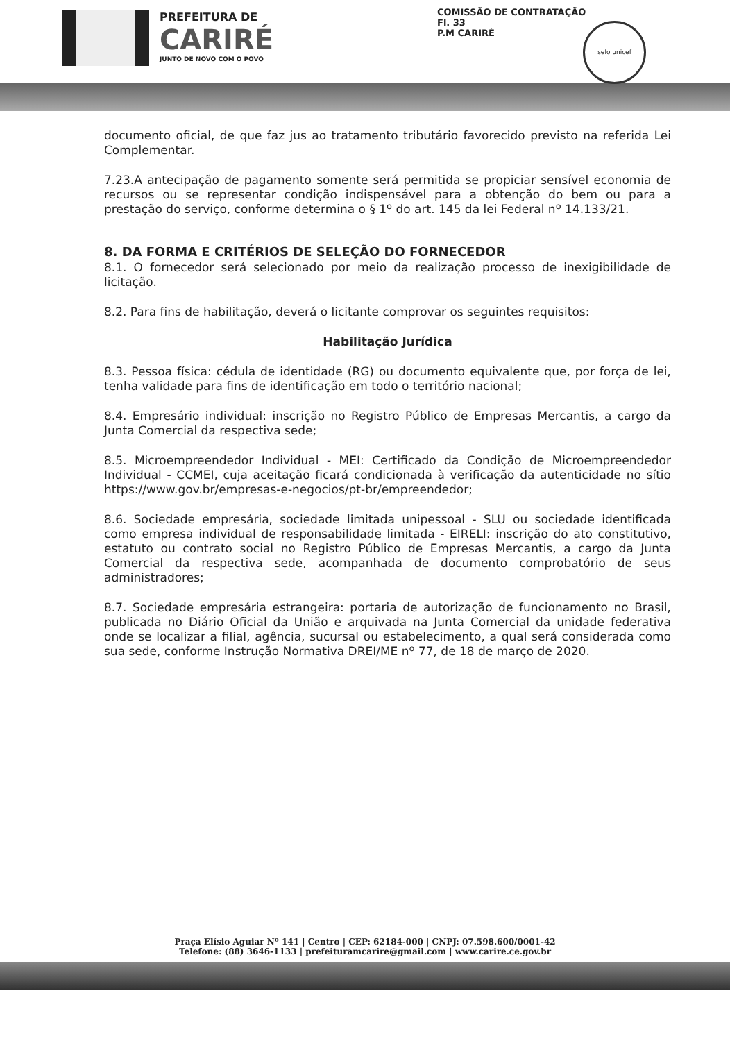PREFEITURA DE
CARIRÉ
JUNTO DE NOVO COM O POVO
COMISSÃO DE CONTRATAÇÃO
Fl. 33
P.M CARIRÉ
selo unicef
documento oficial, de que faz jus ao tratamento tributário favorecido previsto na referida Lei Complementar.
7.23.A antecipação de pagamento somente será permitida se propiciar sensível economia de recursos ou se representar condição indispensável para a obtenção do bem ou para a prestação do serviço, conforme determina o § 1º do art. 145 da lei Federal nº 14.133/21.
8. DA FORMA E CRITÉRIOS DE SELEÇÃO DO FORNECEDOR
8.1. O fornecedor será selecionado por meio da realização processo de inexigibilidade de licitação.
8.2. Para fins de habilitação, deverá o licitante comprovar os seguintes requisitos:
Habilitação Jurídica
8.3. Pessoa física: cédula de identidade (RG) ou documento equivalente que, por força de lei, tenha validade para fins de identificação em todo o território nacional;
8.4. Empresário individual: inscrição no Registro Público de Empresas Mercantis, a cargo da Junta Comercial da respectiva sede;
8.5. Microempreendedor Individual - MEI: Certificado da Condição de Microempreendedor Individual - CCMEI, cuja aceitação ficará condicionada à verificação da autenticidade no sítio https://www.gov.br/empresas-e-negocios/pt-br/empreendedor;
8.6. Sociedade empresária, sociedade limitada unipessoal - SLU ou sociedade identificada como empresa individual de responsabilidade limitada - EIRELI: inscrição do ato constitutivo, estatuto ou contrato social no Registro Público de Empresas Mercantis, a cargo da Junta Comercial da respectiva sede, acompanhada de documento comprobatório de seus administradores;
8.7. Sociedade empresária estrangeira: portaria de autorização de funcionamento no Brasil, publicada no Diário Oficial da União e arquivada na Junta Comercial da unidade federativa onde se localizar a filial, agência, sucursal ou estabelecimento, a qual será considerada como sua sede, conforme Instrução Normativa DREI/ME nº 77, de 18 de março de 2020.
Praça Elísio Aguiar Nº 141 | Centro | CEP: 62184-000 | CNPJ: 07.598.600/0001-42
Telefone: (88) 3646-1133 | prefeituramcarire@gmail.com | www.carire.ce.gov.br